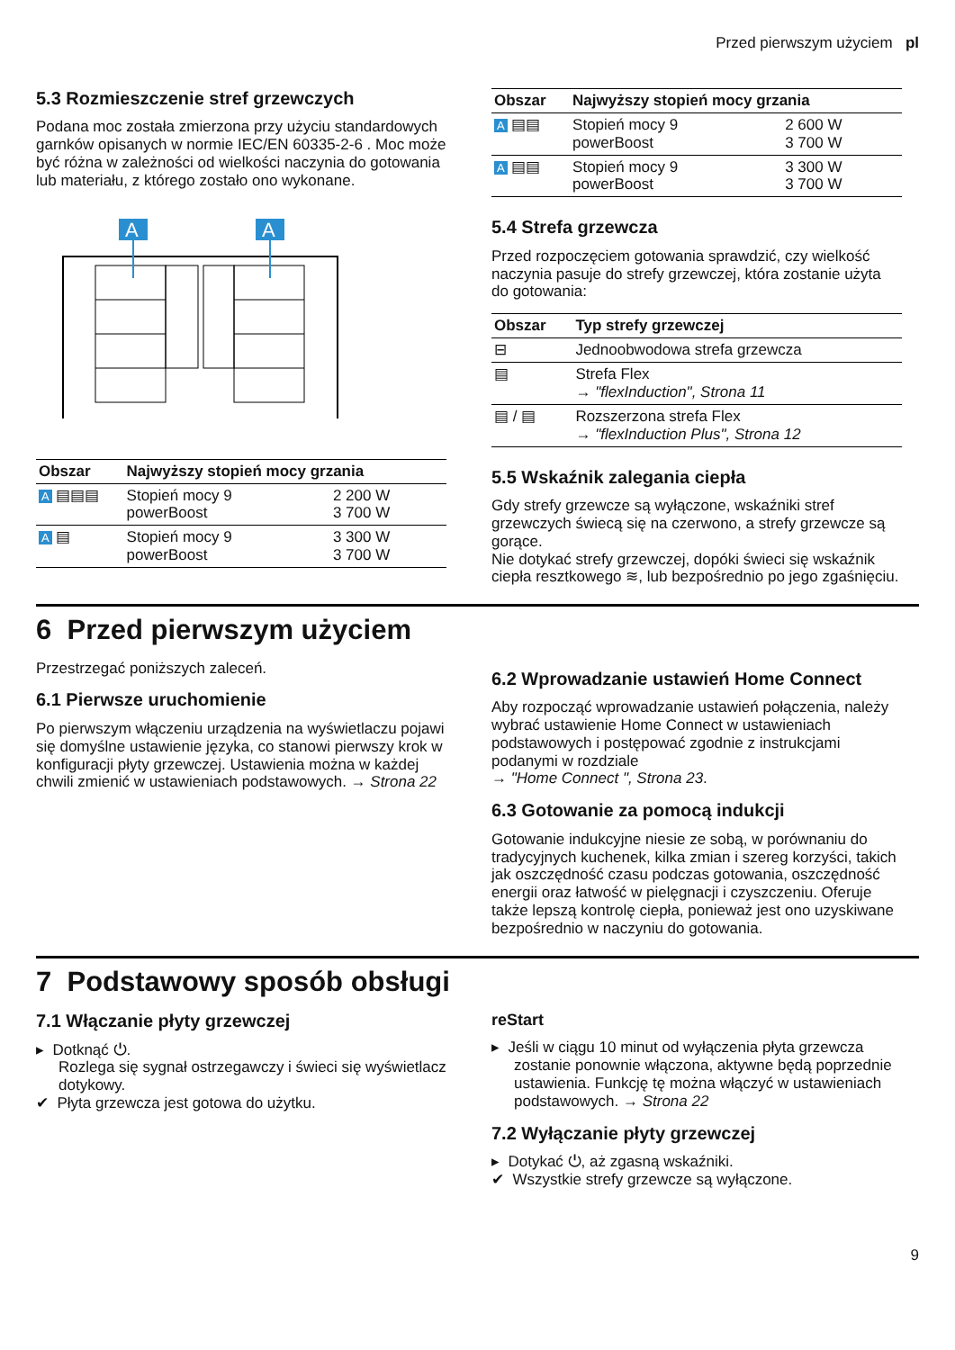Przed pierwszym użyciem pl
5.3 Rozmieszczenie stref grzewczych
Podana moc została zmierzona przy użyciu standardowych garnków opisanych w normie IEC/EN 60335-2-6 . Moc może być różna w zależności od wielkości naczynia do gotowania lub materiału, z którego zostało ono wykonane.
A
A
| Obszar | Najwyższy stopień mocy grzania | |
| --- | --- | --- |
| A ▤▤▤ | Stopień mocy 9 powerBoost | 2 200 W 3 700 W |
| A ▤ | Stopień mocy 9 powerBoost | 3 300 W 3 700 W |
| Obszar | Najwyższy stopień mocy grzania | |
| --- | --- | --- |
| A ▤▤ | Stopień mocy 9 powerBoost | 2 600 W 3 700 W |
| A ▤▤ | Stopień mocy 9 powerBoost | 3 300 W 3 700 W |
5.4 Strefa grzewcza
Przed rozpoczęciem gotowania sprawdzić, czy wielkość naczynia pasuje do strefy grzewczej, która zostanie użyta do gotowania:
| Obszar | Typ strefy grzewczej |
| --- | --- |
| ⊟ | Jednoobwodowa strefa grzewcza |
| ▤ | Strefa Flex → "flexInduction", Strona 11 |
| ▤ / ▤ | Rozszerzona strefa Flex → "flexInduction Plus", Strona 12 |
5.5 Wskaźnik zalegania ciepła
Gdy strefy grzewcze są wyłączone, wskaźniki stref grzewczych świecą się na czerwono, a strefy grzewcze są gorące.
Nie dotykać strefy grzewczej, dopóki świeci się wskaźnik ciepła resztkowego ≋, lub bezpośrednio po jego zgaśnięciu.
6 Przed pierwszym użyciem
Przestrzegać poniższych zaleceń.
6.1 Pierwsze uruchomienie
Po pierwszym włączeniu urządzenia na wyświetlaczu pojawi się domyślne ustawienie języka, co stanowi pierwszy krok w konfiguracji płyty grzewczej. Ustawienia można w każdej chwili zmienić w ustawieniach podstawowych. → Strona 22
6.2 Wprowadzanie ustawień Home Connect
Aby rozpocząć wprowadzanie ustawień połączenia, należy wybrać ustawienie Home Connect w ustawieniach podstawowych i postępować zgodnie z instrukcjami podanymi w rozdziale
→ "Home Connect ", Strona 23.
6.3 Gotowanie za pomocą indukcji
Gotowanie indukcyjne niesie ze sobą, w porównaniu do tradycyjnych kuchenek, kilka zmian i szereg korzyści, takich jak oszczędność czasu podczas gotowania, oszczędność energii oraz łatwość w pielęgnacji i czyszczeniu. Oferuje także lepszą kontrolę ciepła, ponieważ jest ono uzyskiwane bezpośrednio w naczyniu do gotowania.
7 Podstawowy sposób obsługi
7.1 Włączanie płyty grzewczej
▸ Dotknąć ⏻.
Rozlega się sygnał ostrzegawczy i świeci się wyświetlacz dotykowy.
✔ Płyta grzewcza jest gotowa do użytku.
reStart
▸ Jeśli w ciągu 10 minut od wyłączenia płyta grzewcza zostanie ponownie włączona, aktywne będą poprzednie ustawienia. Funkcję tę można włączyć w ustawieniach podstawowych. → Strona 22
7.2 Wyłączanie płyty grzewczej
▸ Dotykać ⏻, aż zgasną wskaźniki.
✔ Wszystkie strefy grzewcze są wyłączone.
9